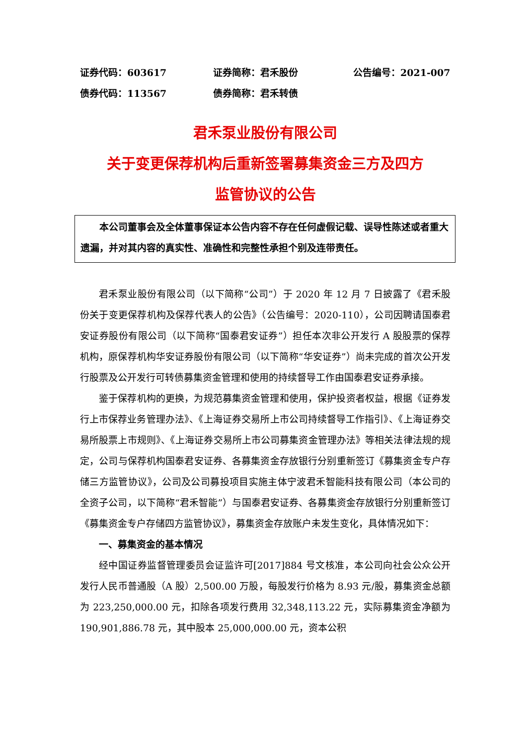证券代码：603617 证券简称：君禾股份 公告编号：2021-007
债券代码：113567 债券简称：君禾转债
君禾泵业股份有限公司
关于变更保荐机构后重新签署募集资金三方及四方
监管协议的公告
本公司董事会及全体董事保证本公告内容不存在任何虚假记载、误导性陈述或者重大遗漏，并对其内容的真实性、准确性和完整性承担个别及连带责任。
君禾泵业股份有限公司（以下简称“公司”）于 2020 年 12 月 7 日披露了《君禾股份关于变更保荐机构及保荐代表人的公告》（公告编号：2020-110），公司因聘请国泰君安证券股份有限公司（以下简称“国泰君安证券”）担任本次非公开发行 A 股股票的保荐机构，原保荐机构华安证券股份有限公司（以下简称“华安证券”）尚未完成的首次公开发行股票及公开发行可转债募集资金管理和使用的持续督导工作由国泰君安证券承接。
鉴于保荐机构的更换，为规范募集资金管理和使用，保护投资者权益，根据《证券发行上市保荐业务管理办法》、《上海证券交易所上市公司持续督导工作指引》、《上海证券交易所股票上市规则》、《上海证券交易所上市公司募集资金管理办法》等相关法律法规的规定，公司与保荐机构国泰君安证券、各募集资金存放银行分别重新签订《募集资金专户存储三方监管协议》，公司及公司募投项目实施主体宁波君禾智能科技有限公司（本公司的全资子公司，以下简称“君禾智能”）与国泰君安证券、各募集资金存放银行分别重新签订《募集资金专户存储四方监管协议》，募集资金存放账户未发生变化，具体情况如下：
一、募集资金的基本情况
经中国证券监督管理委员会证监许可[2017]884 号文核准，本公司向社会公众公开发行人民币普通股（A 股）2,500.00 万股，每股发行价格为 8.93 元/股，募集资金总额为 223,250,000.00 元，扣除各项发行费用 32,348,113.22 元，实际募集资金净额为 190,901,886.78 元，其中股本 25,000,000.00 元，资本公积